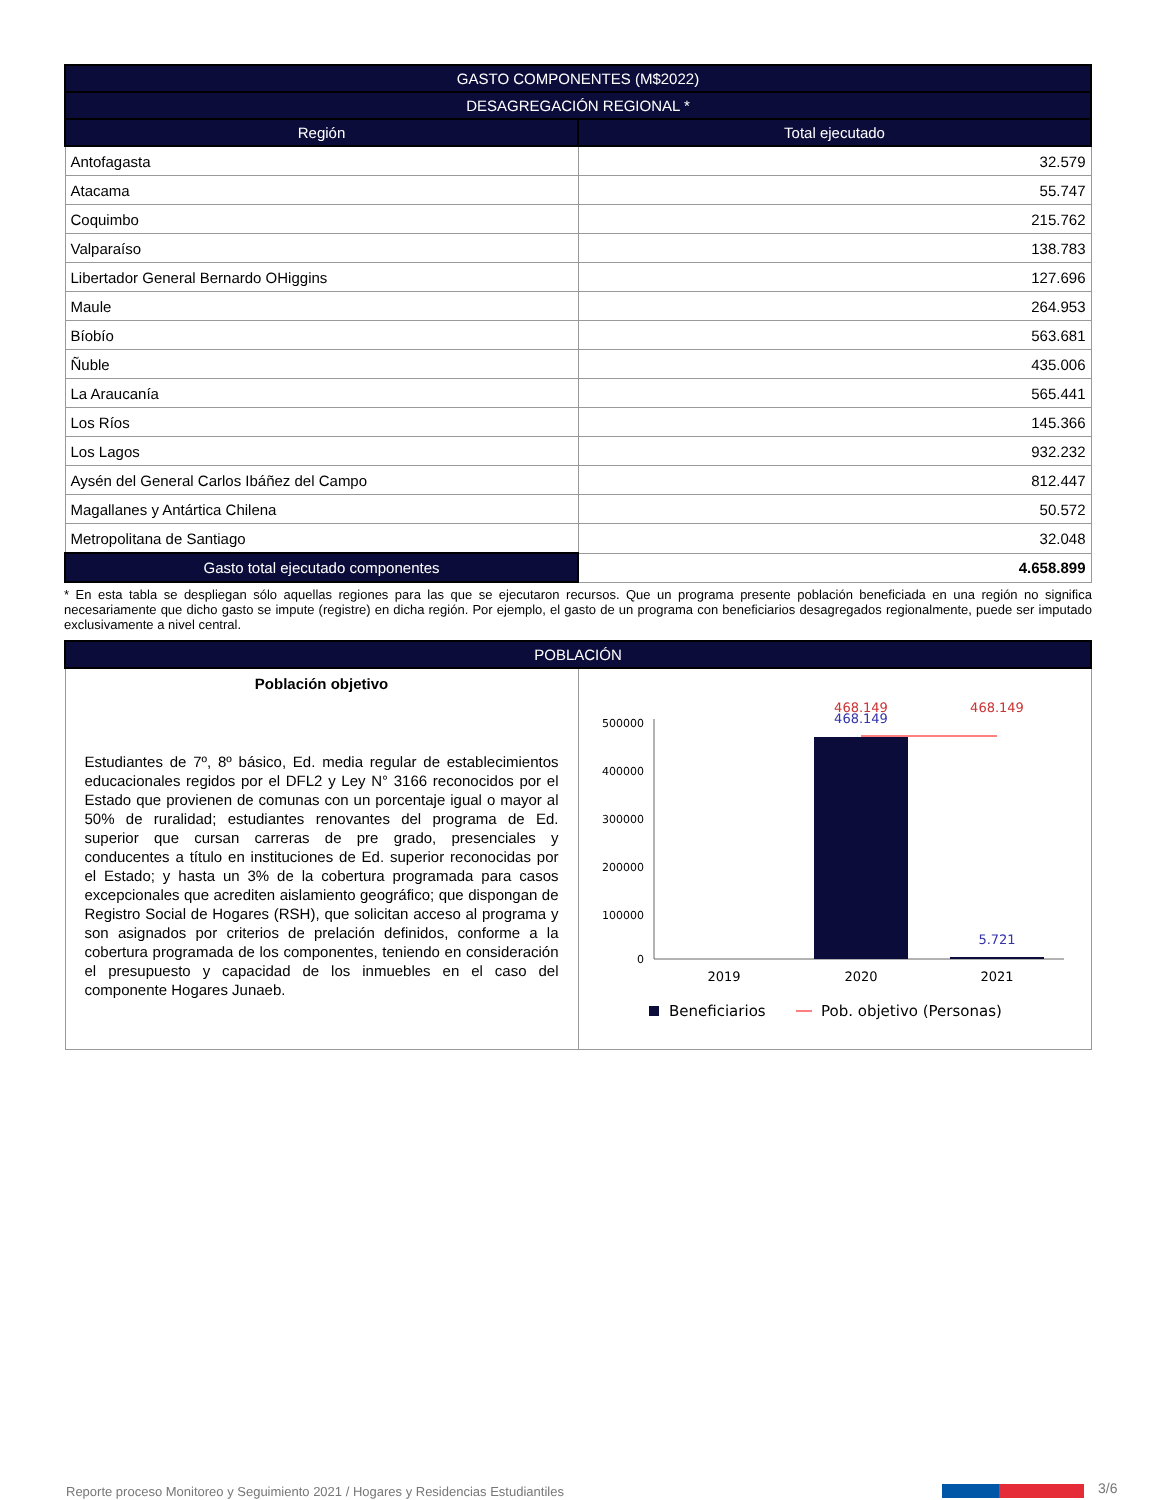| GASTO COMPONENTES (M$2022) | |
| --- | --- |
| DESAGREGACIÓN REGIONAL * | |
| Región | Total ejecutado |
| Antofagasta | 32.579 |
| Atacama | 55.747 |
| Coquimbo | 215.762 |
| Valparaíso | 138.783 |
| Libertador General Bernardo OHiggins | 127.696 |
| Maule | 264.953 |
| Bíobío | 563.681 |
| Ñuble | 435.006 |
| La Araucanía | 565.441 |
| Los Ríos | 145.366 |
| Los Lagos | 932.232 |
| Aysén del General Carlos Ibáñez del Campo | 812.447 |
| Magallanes y Antártica Chilena | 50.572 |
| Metropolitana de Santiago | 32.048 |
| Gasto total ejecutado componentes | 4.658.899 |
* En esta tabla se despliegan sólo aquellas regiones para las que se ejecutaron recursos. Que un programa presente población beneficiada en una región no significa necesariamente que dicho gasto se impute (registre) en dicha región. Por ejemplo, el gasto de un programa con beneficiarios desagregados regionalmente, puede ser imputado exclusivamente a nivel central.
| POBLACIÓN | |
| --- | --- |
| Población objetivo Estudiantes de 7º, 8º básico, Ed. media regular de establecimientos educacionales regidos por el DFL2 y Ley N° 3166 reconocidos por el Estado que provienen de comunas con un porcentaje igual o mayor al 50% de ruralidad; estudiantes renovantes del programa de Ed. superior que cursan carreras de pre grado, presenciales y conducentes a título en instituciones de Ed. superior reconocidas por el Estado; y hasta un 3% de la cobertura programada para casos excepcionales que acrediten aislamiento geográfico; que dispongan de Registro Social de Hogares (RSH), que solicitan acceso al programa y son asignados por criterios de prelación definidos, conforme a la cobertura programada de los componentes, teniendo en consideración el presupuesto y capacidad de los inmuebles en el caso del componente Hogares Junaeb. | 500000 400000 300000 200000 100000 0 468.149 468.149 468.149 5.721 2019 2020 2021 Beneficiarios Pob. objetivo (Personas) |
Reporte proceso Monitoreo y Seguimiento 2021 / Hogares y Residencias Estudiantiles
3/6